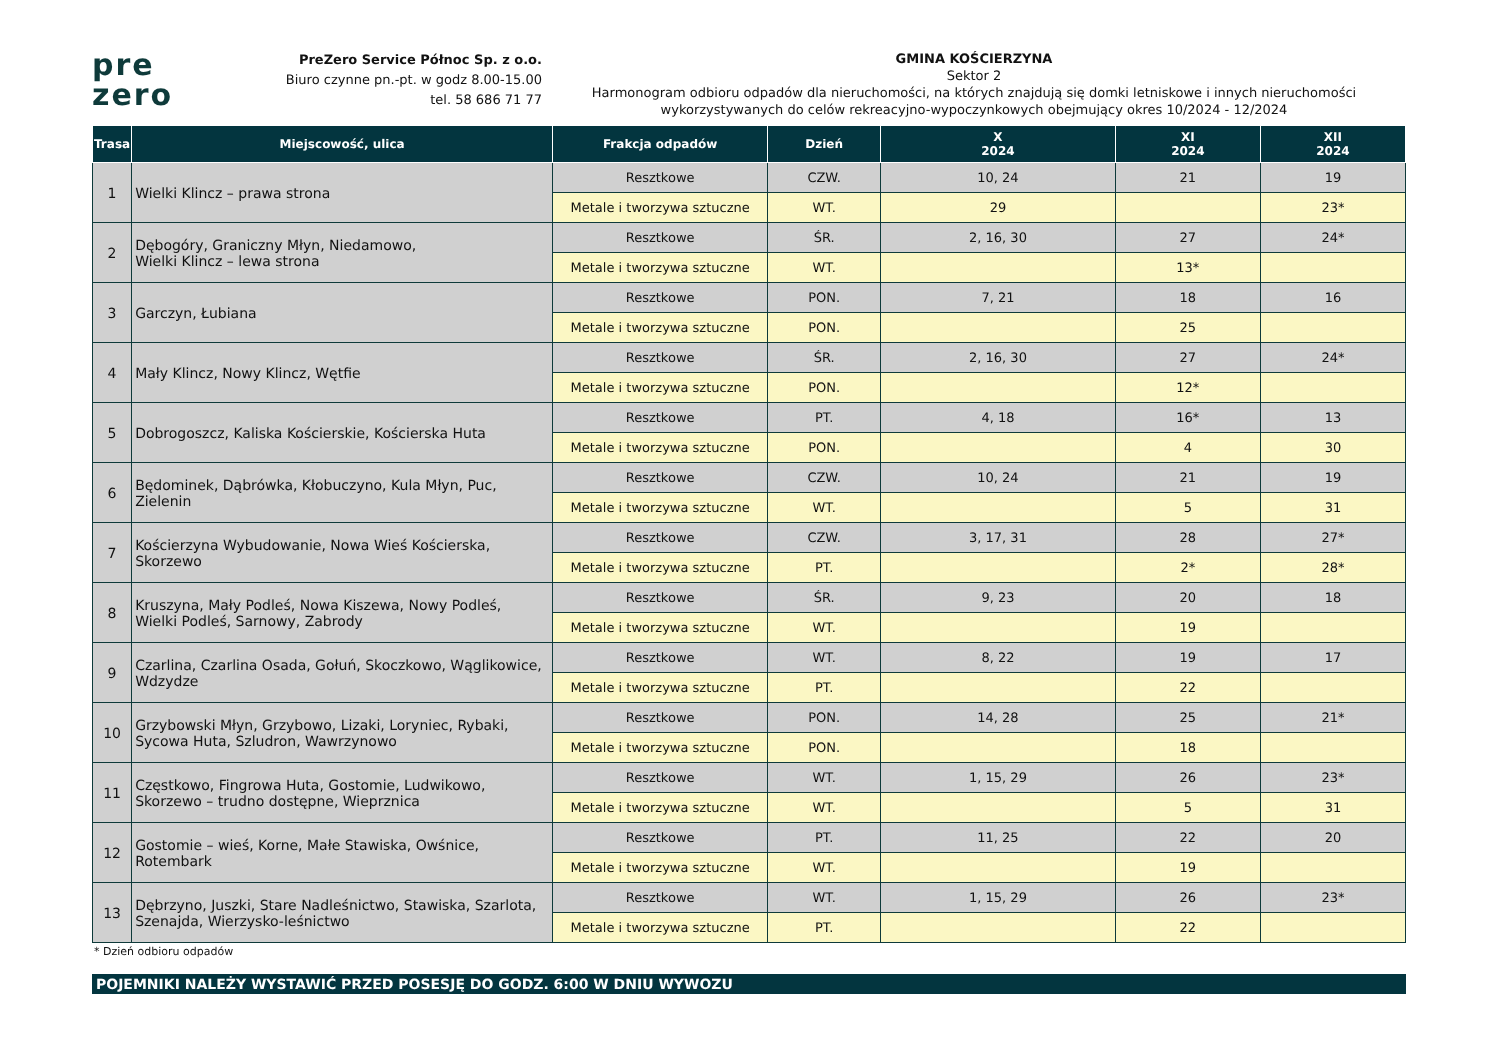pre
zero
PreZero Service Północ Sp. z o.o.
Biuro czynne pn.-pt. w godz 8.00-15.00
tel. 58 686 71 77
GMINA KOŚCIERZYNA
Sektor 2
Harmonogram odbioru odpadów dla nieruchomości, na których znajdują się domki letniskowe i innych nieruchomości wykorzystywanych do celów rekreacyjno-wypoczynkowych obejmujący okres 10/2024 - 12/2024
| Trasa | Miejscowość, ulica | Frakcja odpadów | Dzień | X 2024 | XI 2024 | XII 2024 |
| --- | --- | --- | --- | --- | --- | --- |
| 1 | Wielki Klincz – prawa strona | Resztkowe | CZW. | 10, 24 | 21 | 19 |
| | | Metale i tworzywa sztuczne | WT. | 29 | | 23* |
| 2 | Dębogóry, Graniczny Młyn, Niedamowo, Wielki Klincz – lewa strona | Resztkowe | ŚR. | 2, 16, 30 | 27 | 24* |
| | | Metale i tworzywa sztuczne | WT. | | 13* | |
| 3 | Garczyn, Łubiana | Resztkowe | PON. | 7, 21 | 18 | 16 |
| | | Metale i tworzywa sztuczne | PON. | | 25 | |
| 4 | Mały Klincz, Nowy Klincz, Wętfie | Resztkowe | ŚR. | 2, 16, 30 | 27 | 24* |
| | | Metale i tworzywa sztuczne | PON. | | 12* | |
| 5 | Dobrogoszcz, Kaliska Kościerskie, Kościerska Huta | Resztkowe | PT. | 4, 18 | 16* | 13 |
| | | Metale i tworzywa sztuczne | PON. | | 4 | 30 |
| 6 | Będominek, Dąbrówka, Kłobuczyno, Kula Młyn, Puc, Zielenin | Resztkowe | CZW. | 10, 24 | 21 | 19 |
| | | Metale i tworzywa sztuczne | WT. | | 5 | 31 |
| 7 | Kościerzyna Wybudowanie, Nowa Wieś Kościerska, Skorzewo | Resztkowe | CZW. | 3, 17, 31 | 28 | 27* |
| | | Metale i tworzywa sztuczne | PT. | | 2* | 28* |
| 8 | Kruszyna, Mały Podleś, Nowa Kiszewa, Nowy Podleś, Wielki Podleś, Sarnowy, Zabrody | Resztkowe | ŚR. | 9, 23 | 20 | 18 |
| | | Metale i tworzywa sztuczne | WT. | | 19 | |
| 9 | Czarlina, Czarlina Osada, Gołuń, Skoczkowo, Wąglikowice, Wdzydze | Resztkowe | WT. | 8, 22 | 19 | 17 |
| | | Metale i tworzywa sztuczne | PT. | | 22 | |
| 10 | Grzybowski Młyn, Grzybowo, Lizaki, Loryniec, Rybaki, Sycowa Huta, Szludron, Wawrzynowo | Resztkowe | PON. | 14, 28 | 25 | 21* |
| | | Metale i tworzywa sztuczne | PON. | | 18 | |
| 11 | Częstkowo, Fingrowa Huta, Gostomie, Ludwikowo, Skorzewo – trudno dostępne, Wieprznica | Resztkowe | WT. | 1, 15, 29 | 26 | 23* |
| | | Metale i tworzywa sztuczne | WT. | | 5 | 31 |
| 12 | Gostomie – wieś, Korne, Małe Stawiska, Owśnice, Rotembark | Resztkowe | PT. | 11, 25 | 22 | 20 |
| | | Metale i tworzywa sztuczne | WT. | | 19 | |
| 13 | Dębrzyno, Juszki, Stare Nadleśnictwo, Stawiska, Szarlota, Szenajda, Wierzysko-leśnictwo | Resztkowe | WT. | 1, 15, 29 | 26 | 23* |
| | | Metale i tworzywa sztuczne | PT. | | 22 | |
* Dzień odbioru odpadów
POJEMNIKI NALEŻY WYSTAWIĆ PRZED POSESJĘ DO GODZ. 6:00 W DNIU WYWOZU